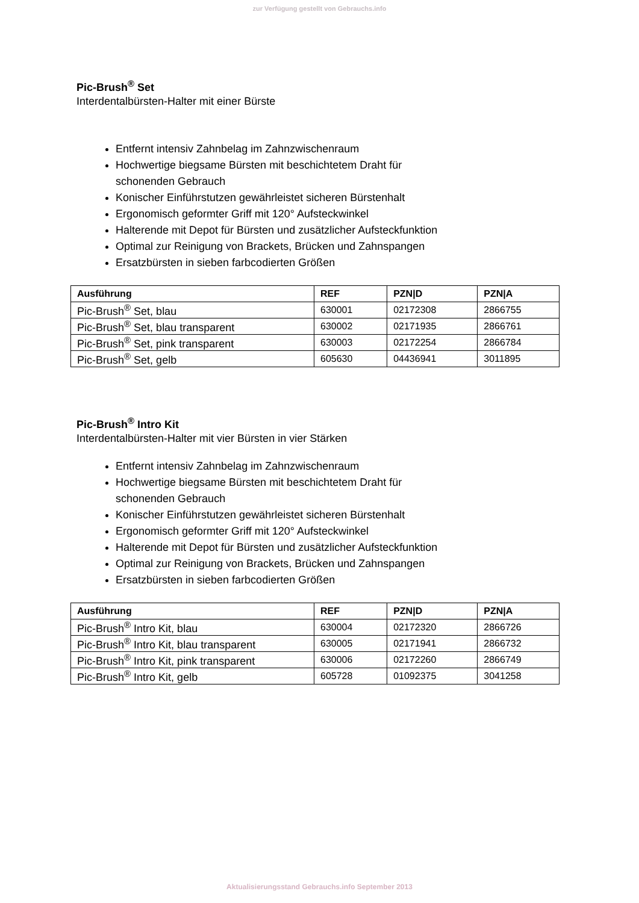zur Verfügung gestellt von Gebrauchs.info
Pic-Brush<sup>®</sup> Set
Interdentalbürsten-Halter mit einer Bürste
Entfernt intensiv Zahnbelag im Zahnzwischenraum
Hochwertige biegsame Bürsten mit beschichtetem Draht für
schonenden Gebrauch
Konischer Einführstutzen gewährleistet sicheren Bürstenhalt
Ergonomisch geformter Griff mit 120° Aufsteckwinkel
Halterende mit Depot für Bürsten und zusätzlicher Aufsteckfunktion
Optimal zur Reinigung von Brackets, Brücken und Zahnspangen
Ersatzbürsten in sieben farbcodierten Größen
| Ausführung | REF | PZN/D | PZN/A |
| --- | --- | --- | --- |
| Pic-Brush<sup>®</sup> Set, blau | 630001 | 02172308 | 2866755 |
| Pic-Brush<sup>®</sup> Set, blau transparent | 630002 | 02171935 | 2866761 |
| Pic-Brush<sup>®</sup> Set, pink transparent | 630003 | 02172254 | 2866784 |
| Pic-Brush<sup>®</sup> Set, gelb | 605630 | 04436941 | 3011895 |
Pic-Brush<sup>®</sup> Intro Kit
Interdentalbürsten-Halter mit vier Bürsten in vier Stärken
Entfernt intensiv Zahnbelag im Zahnzwischenraum
Hochwertige biegsame Bürsten mit beschichtetem Draht für
schonenden Gebrauch
Konischer Einführstutzen gewährleistet sicheren Bürstenhalt
Ergonomisch geformter Griff mit 120° Aufsteckwinkel
Halterende mit Depot für Bürsten und zusätzlicher Aufsteckfunktion
Optimal zur Reinigung von Brackets, Brücken und Zahnspangen
Ersatzbürsten in sieben farbcodierten Größen
| Ausführung | REF | PZN/D | PZN/A |
| --- | --- | --- | --- |
| Pic-Brush<sup>®</sup> Intro Kit, blau | 630004 | 02172320 | 2866726 |
| Pic-Brush<sup>®</sup> Intro Kit, blau transparent | 630005 | 02171941 | 2866732 |
| Pic-Brush<sup>®</sup> Intro Kit, pink transparent | 630006 | 02172260 | 2866749 |
| Pic-Brush<sup>®</sup> Intro Kit, gelb | 605728 | 01092375 | 3041258 |
Aktualisierungsstand Gebrauchs.info September 2013